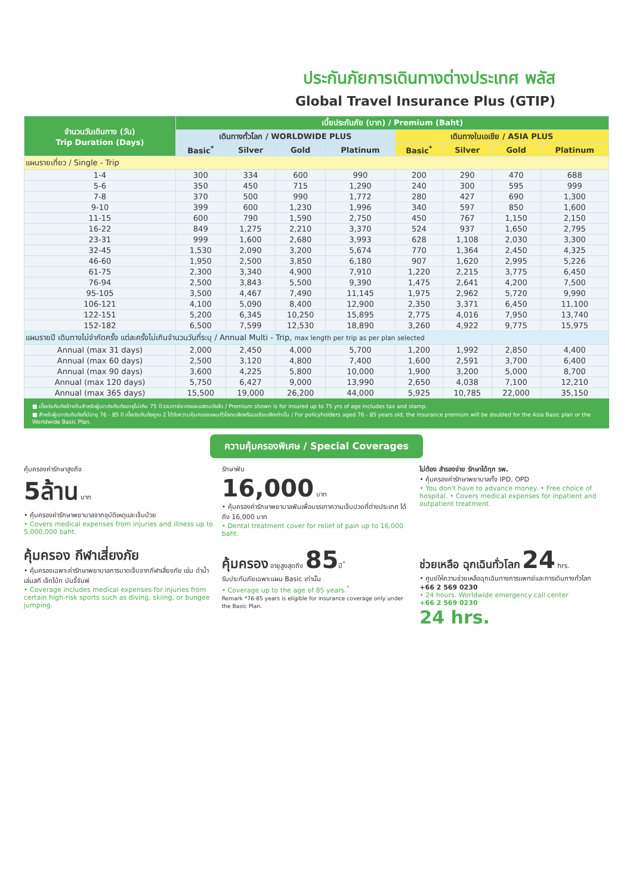ประกันภัยการเดินทางต่างประเทศ พลัส
Global Travel Insurance Plus (GTIP)
| จำนวนวันเดินทาง (วัน) Trip Duration (Days) | เบี้ยประกันภัย (บาท) / Premium (Baht) | | | | | | | |
| --- | --- | --- | --- | --- | --- | --- | --- | --- |
| | เดินทางทั่วโลก / WORLDWIDE PLUS | | | | เดินทางในเอเชีย / ASIA PLUS | | | |
| | Basic<sup>*</sup> | Silver | Gold | Platinum | Basic<sup>*</sup> | Silver | Gold | Platinum |
| แผนรายเที่ยว / Single - Trip | | | | | | | | |
| 1-4 | 300 | 334 | 600 | 990 | 200 | 290 | 470 | 688 |
| 5-6 | 350 | 450 | 715 | 1,290 | 240 | 300 | 595 | 999 |
| 7-8 | 370 | 500 | 990 | 1,772 | 280 | 427 | 690 | 1,300 |
| 9-10 | 399 | 600 | 1,230 | 1,996 | 340 | 597 | 850 | 1,600 |
| 11-15 | 600 | 790 | 1,590 | 2,750 | 450 | 767 | 1,150 | 2,150 |
| 16-22 | 849 | 1,275 | 2,210 | 3,370 | 524 | 937 | 1,650 | 2,795 |
| 23-31 | 999 | 1,600 | 2,680 | 3,993 | 628 | 1,108 | 2,030 | 3,300 |
| 32-45 | 1,530 | 2,090 | 3,200 | 5,674 | 770 | 1,364 | 2,450 | 4,325 |
| 46-60 | 1,950 | 2,500 | 3,850 | 6,180 | 907 | 1,620 | 2,995 | 5,226 |
| 61-75 | 2,300 | 3,340 | 4,900 | 7,910 | 1,220 | 2,215 | 3,775 | 6,450 |
| 76-94 | 2,500 | 3,843 | 5,500 | 9,390 | 1,475 | 2,641 | 4,200 | 7,500 |
| 95-105 | 3,500 | 4,467 | 7,490 | 11,145 | 1,975 | 2,962 | 5,720 | 9,990 |
| 106-121 | 4,100 | 5,090 | 8,400 | 12,900 | 2,350 | 3,371 | 6,450 | 11,100 |
| 122-151 | 5,200 | 6,345 | 10,250 | 15,895 | 2,775 | 4,016 | 7,950 | 13,740 |
| 152-182 | 6,500 | 7,599 | 12,530 | 18,890 | 3,260 | 4,922 | 9,775 | 15,975 |
| แผนรายปี เดินทางไม่จำกัดครั้ง แต่ละครั้งไม่เกินจำนวนวันที่ระบุ / Annual Multi - Trip, max length per trip as per plan selected | | | | | | | | |
| Annual (max 31 days) | 2,000 | 2,450 | 4,000 | 5,700 | 1,200 | 1,992 | 2,850 | 4,400 |
| Annual (max 60 days) | 2,500 | 3,120 | 4,800 | 7,400 | 1,600 | 2,591 | 3,700 | 6,400 |
| Annual (max 90 days) | 3,600 | 4,225 | 5,800 | 10,000 | 1,900 | 3,200 | 5,000 | 8,700 |
| Annual (max 120 days) | 5,750 | 6,427 | 9,000 | 13,990 | 2,650 | 4,038 | 7,100 | 12,210 |
| Annual (max 365 days) | 15,500 | 19,000 | 26,200 | 44,000 | 5,925 | 10,785 | 22,000 | 35,150 |
■ เบี้ยประกันภัยข้างต้นสำหรับผู้เอาประกันภัยอายุไม่เกิน 75 ปี รวมภาษีอากรและแสตมป์แล้ว / Premium shown is for insured up to 75 yrs of age includes tax and stamp.
■ สำหรับผู้เอาประกันภัยที่มีอายุ 76 - 85 ปี เบี้ยประกันภัยคูณ 2 ได้รับความคุ้มครองแผนทั่วโลกเบสิกหรือเอเชียเบสิกเท่านั้น / For policyholders aged 76 - 85 years old, the insurance premium will be doubled for the Asia Basic plan or the Worldwide Basic Plan.
ความคุ้มครองพิเศษ / Special Coverages
คุ้มครองค่ารักษาสูงถึง
5ล้าน บาท
• คุ้มครองค่ารักษาพยาบาลจากอุบัติเหตุและเจ็บป่วย
• Covers medical expenses from injuries and illness up to 5,000,000 baht.
รักษาฟัน
16,000 บาท
• คุ้มครองค่ารักษาพยาบาลฟันเพื่อบรรเทาความเจ็บปวดที่ต่างประเทศ ได้ถึง 16,000 บาท
• Dental treatment cover for relief of pain up to 16,000 baht.
ไม่ต้อง สำรองจ่าย รักษาได้ทุก รพ.
• คุ้มครองค่ารักษาพยาบาลทั้ง IPD, OPD
• You don't have to advance money. • Free choice of hospital. • Covers medical expenses for inpatient and outpatient treatment.
คุ้มครอง กีฬาเสี่ยงภัย
• คุ้มครองเฉพาะค่ารักษาพยาบาลการบาดเจ็บจากกีฬาเสี่ยงภัย เช่น ดำน้ำ เล่นสกี เจ็ทโบ้ท บันจี้จัมพ์
• Coverage includes medical expenses for injuries from certain high-risk sports such as diving, skiing, or bungee jumping.
คุ้มครอง อายุสูงสุดถึง 85ปี<sup>*</sup>
รับประกันภัยเฉพาะแผน Basic เท่านั้น
• Coverage up to the age of 85 years.<sup>*</sup>
Remark *76-85 years is eligible for insurance coverage only under the Basic Plan.
ช่วยเหลือ ฉุกเฉินทั่วโลก 24 hrs.
• ศูนย์ให้ความช่วยเหลือฉุกเฉินทางการแพทย์และการเดินทางทั่วโลก
+66 2 569 0230
• 24 hours. Worldwide emergency call center
+66 2 569 0230
24 hrs.